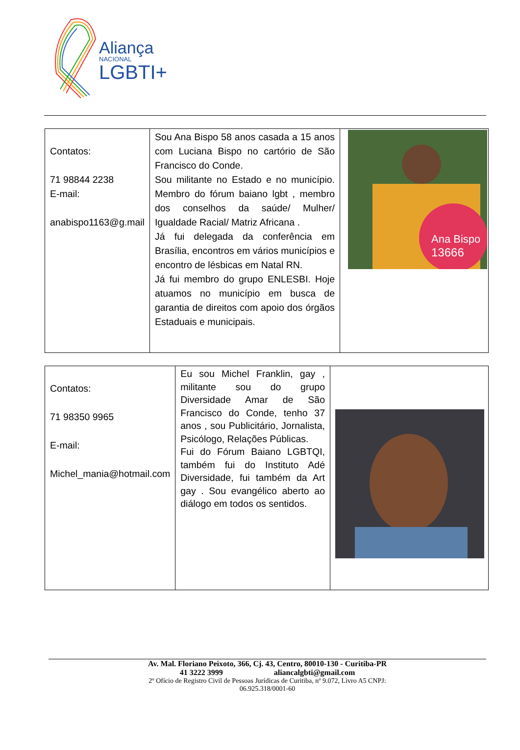Aliança
NACIONAL
LGBTI+
| Contatos: 71 98844 2238 E-mail: anabispo1163@g.mail | Sou Ana Bispo 58 anos casada a 15 anos com Luciana Bispo no cartório de São Francisco do Conde. Sou militante no Estado e no município. Membro do fórum baiano lgbt , membro dos conselhos da saúde/ Mulher/ Igualdade Racial/ Matriz Africana . Já fui delegada da conferência em Brasília, encontros em vários municípios e encontro de lésbicas em Natal RN. Já fui membro do grupo ENLESBI. Hoje atuamos no município em busca de garantia de direitos com apoio dos órgãos Estaduais e municipais. | Ana Bispo 13666 |
| Contatos: 71 98350 9965 E-mail: Michel_mania@hotmail.com | Eu sou Michel Franklin, gay , militante sou do grupo Diversidade Amar de São Francisco do Conde, tenho 37 anos , sou Publicitário, Jornalista, Psicólogo, Relações Públicas. Fui do Fórum Baiano LGBTQI, também fui do Instituto Adé Diversidade, fui também da Art gay . Sou evangélico aberto ao diálogo em todos os sentidos. | |
Av. Mal. Floriano Peixoto, 366, Cj. 43, Centro, 80010-130 - Curitiba-PR
41 3222 3999 aliancalgbti@gmail.com
2º Ofício de Registro Civil de Pessoas Jurídicas de Curitiba, nº 9.072, Livro A5 CNPJ:
06.925.318/0001-60